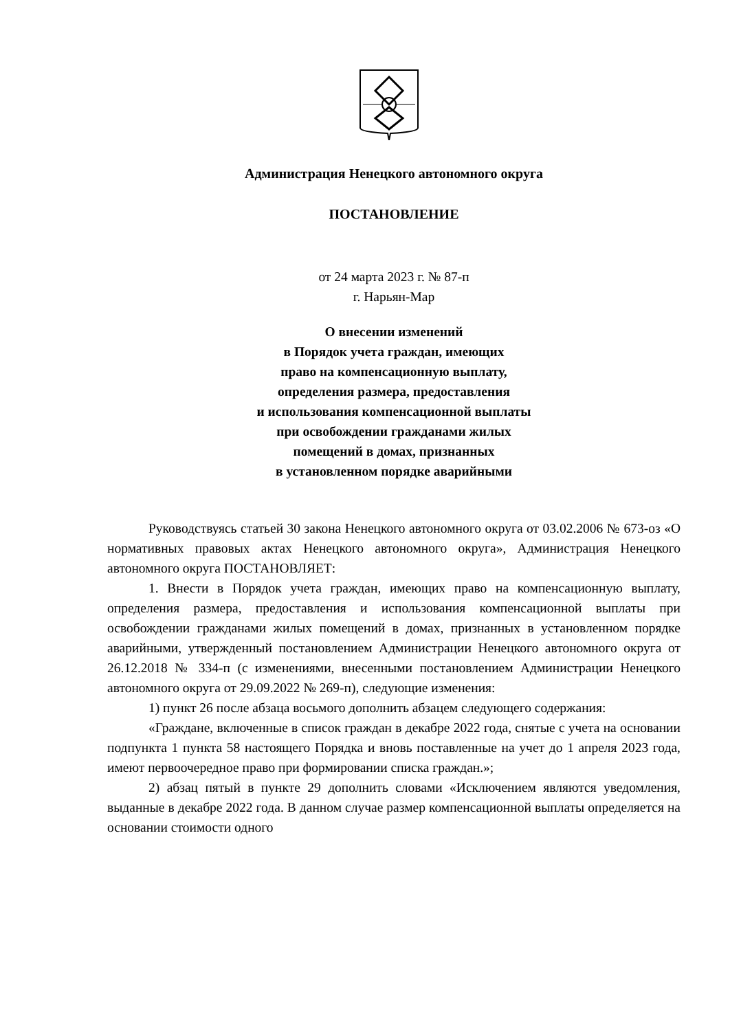Администрация Ненецкого автономного округа
ПОСТАНОВЛЕНИЕ
от 24 марта 2023 г. № 87-п
г. Нарьян-Мар
О внесении изменений
в Порядок учета граждан, имеющих
право на компенсационную выплату,
определения размера, предоставления
и использования компенсационной выплаты
при освобождении гражданами жилых
помещений в домах, признанных
в установленном порядке аварийными
Руководствуясь статьей 30 закона Ненецкого автономного округа от 03.02.2006 № 673-оз «О нормативных правовых актах Ненецкого автономного округа», Администрация Ненецкого автономного округа ПОСТАНОВЛЯЕТ:
1. Внести в Порядок учета граждан, имеющих право на компенсационную выплату, определения размера, предоставления и использования компенсационной выплаты при освобождении гражданами жилых помещений в домах, признанных в установленном порядке аварийными, утвержденный постановлением Администрации Ненецкого автономного округа от 26.12.2018 № 334-п (с изменениями, внесенными постановлением Администрации Ненецкого автономного округа от 29.09.2022 № 269-п), следующие изменения:
1) пункт 26 после абзаца восьмого дополнить абзацем следующего содержания:
«Граждане, включенные в список граждан в декабре 2022 года, снятые с учета на основании подпункта 1 пункта 58 настоящего Порядка и вновь поставленные на учет до 1 апреля 2023 года, имеют первоочередное право при формировании списка граждан.»;
2) абзац пятый в пункте 29 дополнить словами «Исключением являются уведомления, выданные в декабре 2022 года. В данном случае размер компенсационной выплаты определяется на основании стоимости одного